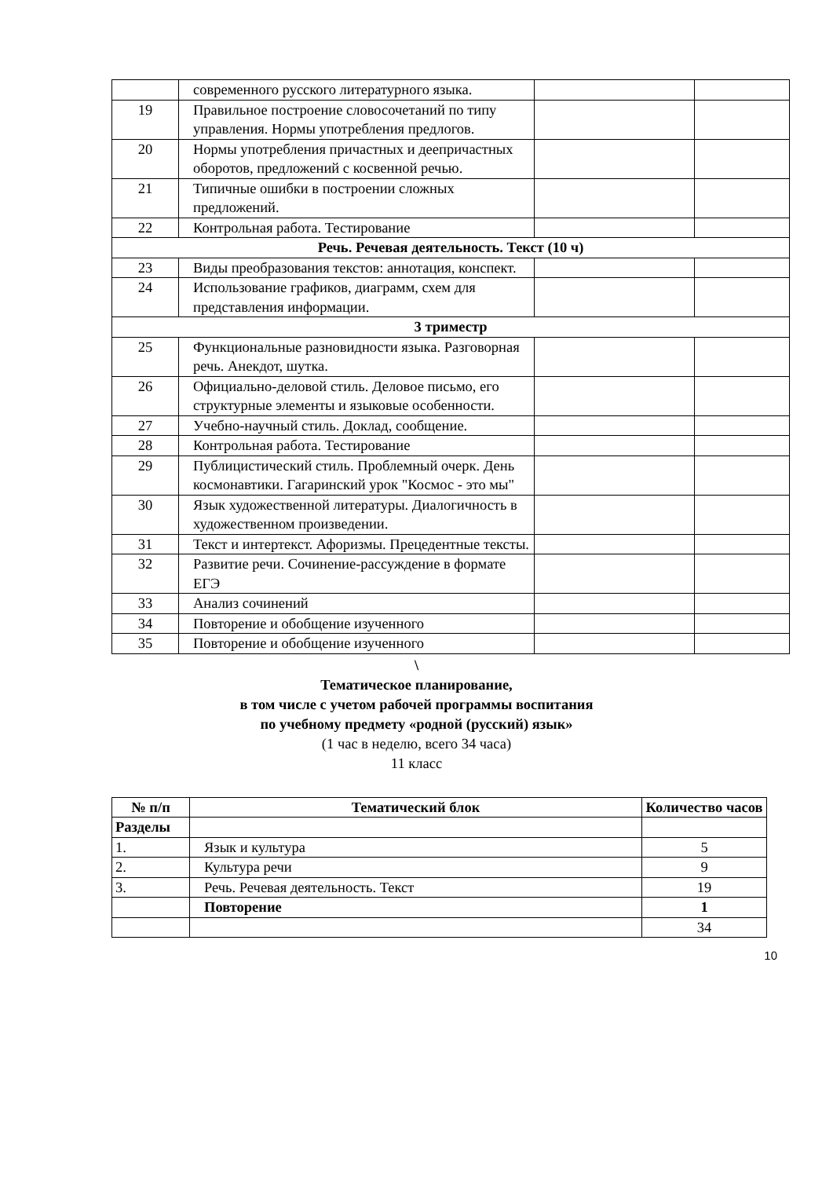| | современного русского литературного языка. | | |
| 19 | Правильное построение словосочетаний по типу управления. Нормы употребления предлогов. | | |
| 20 | Нормы употребления причастных и деепричастных оборотов, предложений с косвенной речью. | | |
| 21 | Типичные ошибки в построении сложных предложений. | | |
| 22 | Контрольная работа. Тестирование | | |
| Речь. Речевая деятельность. Текст (10 ч) | | | |
| 23 | Виды преобразования текстов: аннотация, конспект. | | |
| 24 | Использование графиков, диаграмм, схем для представления информации. | | |
| 3 триместр | | | |
| 25 | Функциональные разновидности языка. Разговорная речь. Анекдот, шутка. | | |
| 26 | Официально-деловой стиль. Деловое письмо, его структурные элементы и языковые особенности. | | |
| 27 | Учебно-научный стиль. Доклад, сообщение. | | |
| 28 | Контрольная работа. Тестирование | | |
| 29 | Публицистический стиль. Проблемный очерк. День космонавтики. Гагаринский урок "Космос - это мы" | | |
| 30 | Язык художественной литературы. Диалогичность в художественном произведении. | | |
| 31 | Текст и интертекст. Афоризмы. Прецедентные тексты. | | |
| 32 | Развитие речи. Сочинение-рассуждение в формате ЕГЭ | | |
| 33 | Анализ сочинений | | |
| 34 | Повторение и обобщение изученного | | |
| 35 | Повторение и обобщение изученного | | |
\
Тематическое планирование,
в том числе с учетом рабочей программы воспитания
по учебному предмету «родной (русский) язык»
(1 час в неделю, всего 34 часа)
11 класс
| № п/п | Тематический блок | Количество часов |
| --- | --- | --- |
| Разделы | | |
| 1. | Язык и культура | 5 |
| 2. | Культура речи | 9 |
| 3. | Речь. Речевая деятельность. Текст | 19 |
| | Повторение | 1 |
| | | 34 |
10